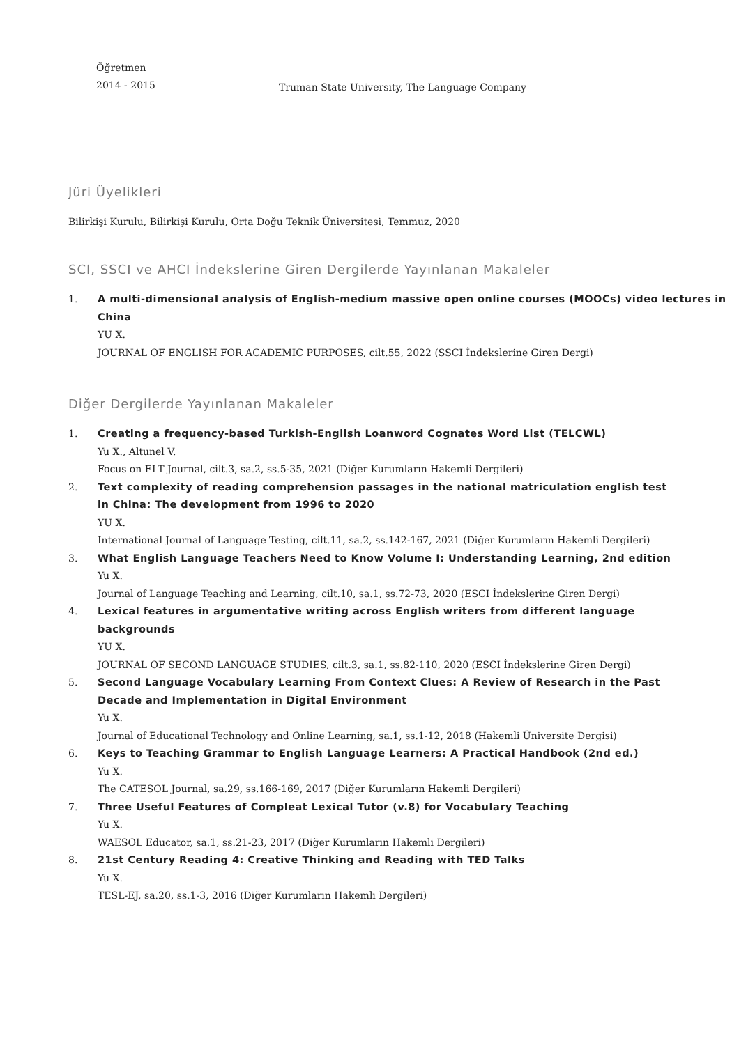Öğretmen
2014 - 2015
Truman State University, The Language Company
Jüri Üyelikleri
Bilirkişi Kurulu, Bilirkişi Kurulu, Orta Doğu Teknik Üniversitesi, Temmuz, 2020
SCI, SSCI ve AHCI İndekslerine Giren Dergilerde Yayınlanan Makaleler
1. A multi-dimensional analysis of English-medium massive open online courses (MOOCs) video lectures in China
YU X.
JOURNAL OF ENGLISH FOR ACADEMIC PURPOSES, cilt.55, 2022 (SSCI İndekslerine Giren Dergi)
Diğer Dergilerde Yayınlanan Makaleler
1. Creating a frequency-based Turkish-English Loanword Cognates Word List (TELCWL)
Yu X., Altunel V.
Focus on ELT Journal, cilt.3, sa.2, ss.5-35, 2021 (Diğer Kurumların Hakemli Dergileri)
2. Text complexity of reading comprehension passages in the national matriculation english test in China: The development from 1996 to 2020
YU X.
International Journal of Language Testing, cilt.11, sa.2, ss.142-167, 2021 (Diğer Kurumların Hakemli Dergileri)
3. What English Language Teachers Need to Know Volume I: Understanding Learning, 2nd edition
Yu X.
Journal of Language Teaching and Learning, cilt.10, sa.1, ss.72-73, 2020 (ESCI İndekslerine Giren Dergi)
4. Lexical features in argumentative writing across English writers from different language backgrounds
YU X.
JOURNAL OF SECOND LANGUAGE STUDIES, cilt.3, sa.1, ss.82-110, 2020 (ESCI İndekslerine Giren Dergi)
5. Second Language Vocabulary Learning From Context Clues: A Review of Research in the Past Decade and Implementation in Digital Environment
Yu X.
Journal of Educational Technology and Online Learning, sa.1, ss.1-12, 2018 (Hakemli Üniversite Dergisi)
6. Keys to Teaching Grammar to English Language Learners: A Practical Handbook (2nd ed.)
Yu X.
The CATESOL Journal, sa.29, ss.166-169, 2017 (Diğer Kurumların Hakemli Dergileri)
7. Three Useful Features of Compleat Lexical Tutor (v.8) for Vocabulary Teaching
Yu X.
WAESOL Educator, sa.1, ss.21-23, 2017 (Diğer Kurumların Hakemli Dergileri)
8. 21st Century Reading 4: Creative Thinking and Reading with TED Talks
Yu X.
TESL-EJ, sa.20, ss.1-3, 2016 (Diğer Kurumların Hakemli Dergileri)